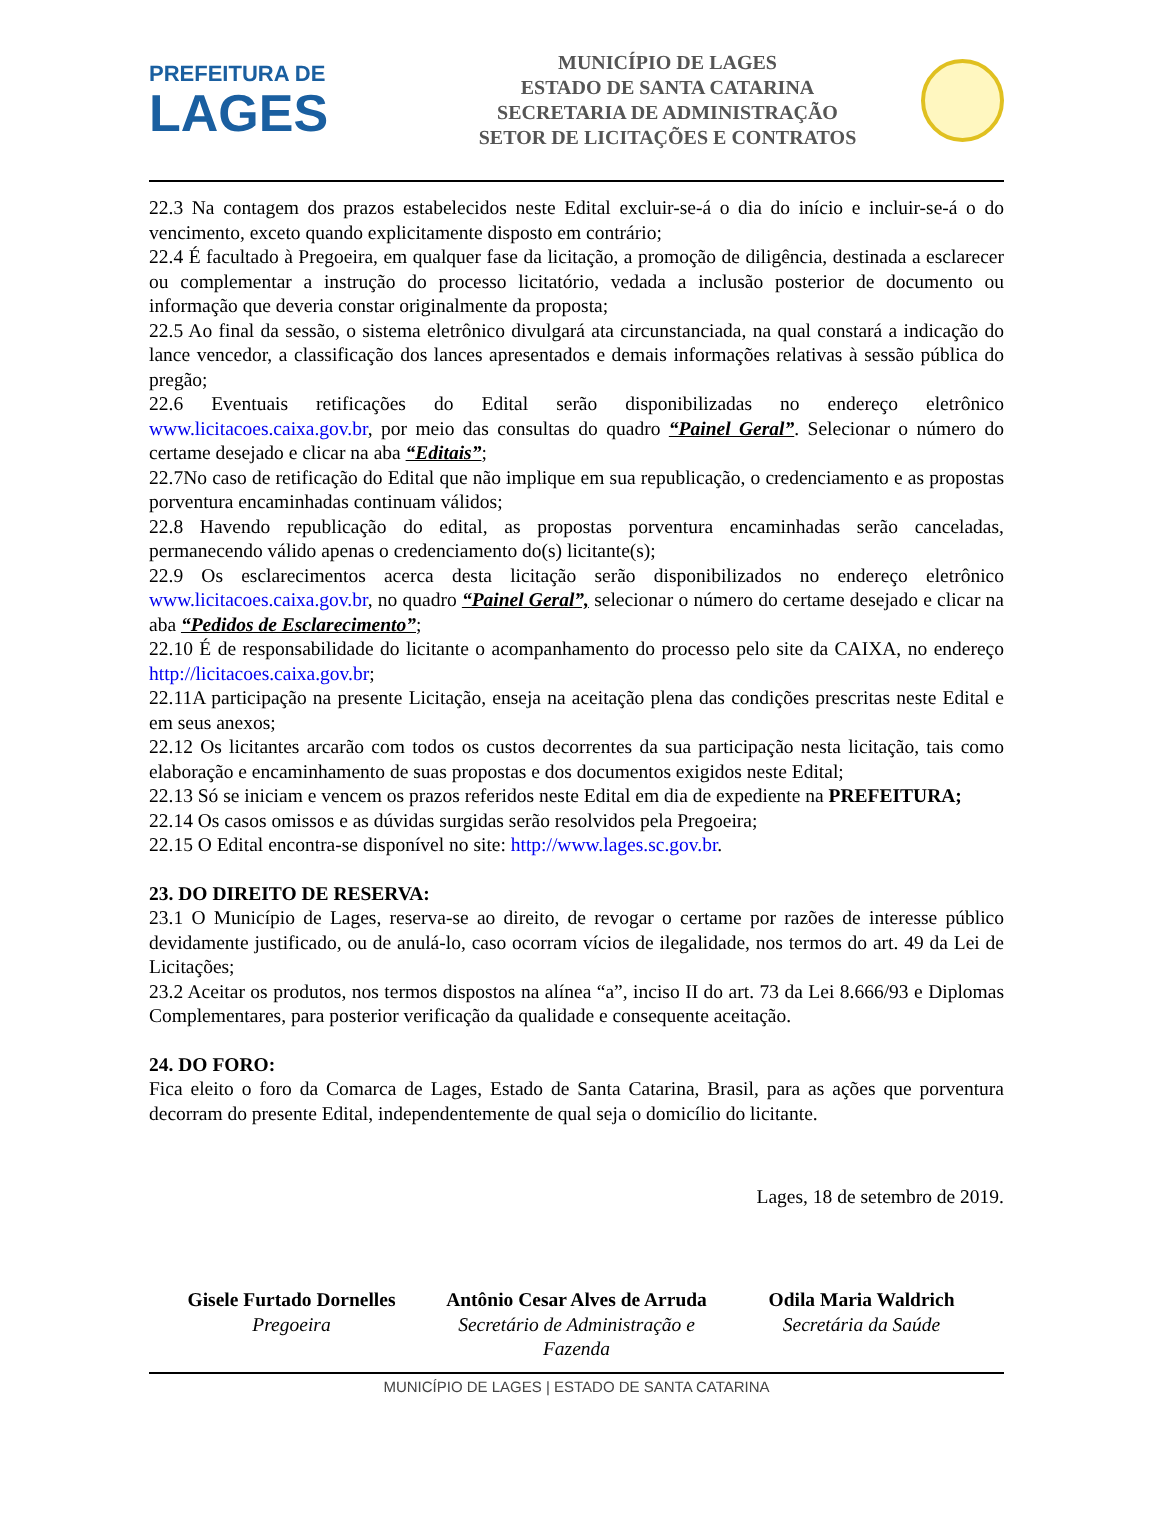PREFEITURA DE
LAGES
MUNICÍPIO DE LAGES
ESTADO DE SANTA CATARINA
SECRETARIA DE ADMINISTRAÇÃO
SETOR DE LICITAÇÕES E CONTRATOS
22.3 Na contagem dos prazos estabelecidos neste Edital excluir-se-á o dia do início e incluir-se-á o do vencimento, exceto quando explicitamente disposto em contrário;
22.4 É facultado à Pregoeira, em qualquer fase da licitação, a promoção de diligência, destinada a esclarecer ou complementar a instrução do processo licitatório, vedada a inclusão posterior de documento ou informação que deveria constar originalmente da proposta;
22.5 Ao final da sessão, o sistema eletrônico divulgará ata circunstanciada, na qual constará a indicação do lance vencedor, a classificação dos lances apresentados e demais informações relativas à sessão pública do pregão;
22.6 Eventuais retificações do Edital serão disponibilizadas no endereço eletrônico www.licitacoes.caixa.gov.br, por meio das consultas do quadro “Painel Geral”. Selecionar o número do certame desejado e clicar na aba “Editais”;
22.7No caso de retificação do Edital que não implique em sua republicação, o credenciamento e as propostas porventura encaminhadas continuam válidos;
22.8 Havendo republicação do edital, as propostas porventura encaminhadas serão canceladas, permanecendo válido apenas o credenciamento do(s) licitante(s);
22.9 Os esclarecimentos acerca desta licitação serão disponibilizados no endereço eletrônico www.licitacoes.caixa.gov.br, no quadro “Painel Geral”, selecionar o número do certame desejado e clicar na aba “Pedidos de Esclarecimento”;
22.10 É de responsabilidade do licitante o acompanhamento do processo pelo site da CAIXA, no endereço http://licitacoes.caixa.gov.br;
22.11A participação na presente Licitação, enseja na aceitação plena das condições prescritas neste Edital e em seus anexos;
22.12 Os licitantes arcarão com todos os custos decorrentes da sua participação nesta licitação, tais como elaboração e encaminhamento de suas propostas e dos documentos exigidos neste Edital;
22.13 Só se iniciam e vencem os prazos referidos neste Edital em dia de expediente na PREFEITURA;
22.14 Os casos omissos e as dúvidas surgidas serão resolvidos pela Pregoeira;
22.15 O Edital encontra-se disponível no site: http://www.lages.sc.gov.br.
23. DO DIREITO DE RESERVA:
23.1 O Município de Lages, reserva-se ao direito, de revogar o certame por razões de interesse público devidamente justificado, ou de anulá-lo, caso ocorram vícios de ilegalidade, nos termos do art. 49 da Lei de Licitações;
23.2 Aceitar os produtos, nos termos dispostos na alínea “a”, inciso II do art. 73 da Lei 8.666/93 e Diplomas Complementares, para posterior verificação da qualidade e consequente aceitação.
24. DO FORO:
Fica eleito o foro da Comarca de Lages, Estado de Santa Catarina, Brasil, para as ações que porventura decorram do presente Edital, independentemente de qual seja o domicílio do licitante.
Lages, 18 de setembro de 2019.
Gisele Furtado Dornelles
Pregoeira
Antônio Cesar Alves de Arruda
Secretário de Administração e Fazenda
Odila Maria Waldrich
Secretária da Saúde
MUNICÍPIO DE LAGES | ESTADO DE SANTA CATARINA